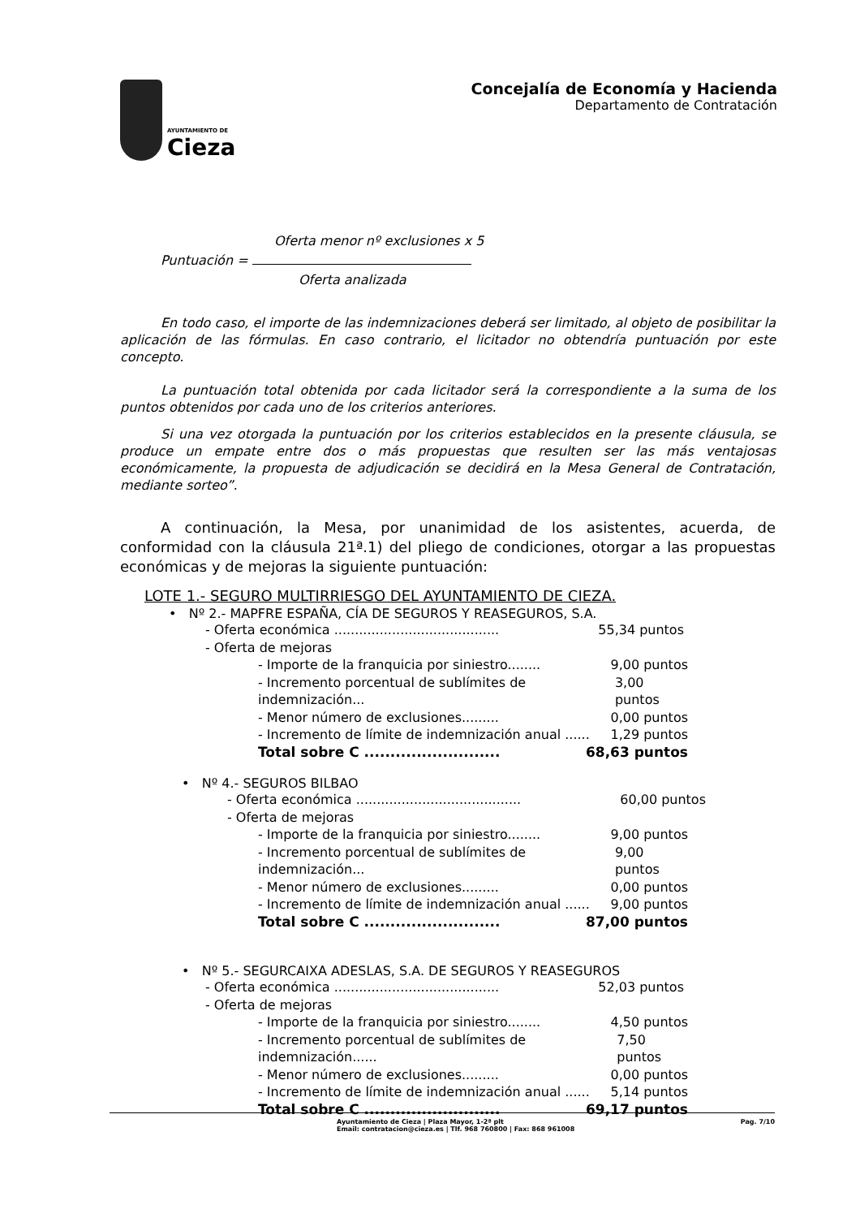AYUNTAMIENTO DE
Cieza
Concejalía de Economía y Hacienda
Departamento de Contratación
Oferta menor nº exclusiones x 5
Puntuación =
Oferta analizada
En todo caso, el importe de las indemnizaciones deberá ser limitado, al objeto de posibilitar la aplicación de las fórmulas. En caso contrario, el licitador no obtendría puntuación por este concepto.
La puntuación total obtenida por cada licitador será la correspondiente a la suma de los puntos obtenidos por cada uno de los criterios anteriores.
Si una vez otorgada la puntuación por los criterios establecidos en la presente cláusula, se produce un empate entre dos o más propuestas que resulten ser las más ventajosas económicamente, la propuesta de adjudicación se decidirá en la Mesa General de Contratación, mediante sorteo”.
A continuación, la Mesa, por unanimidad de los asistentes, acuerda, de conformidad con la cláusula 21ª.1) del pliego de condiciones, otorgar a las propuestas económicas y de mejoras la siguiente puntuación:
LOTE 1.- SEGURO MULTIRRIESGO DEL AYUNTAMIENTO DE CIEZA.
• Nº 2.- MAPFRE ESPAÑA, CÍA DE SEGUROS Y REASEGUROS, S.A.
- Oferta económica ........................................ 55,34 puntos
- Oferta de mejoras
- Importe de la franquicia por siniestro........ 9,00 puntos
- Incremento porcentual de sublímites de indemnización... 3,00 puntos
- Menor número de exclusiones......... 0,00 puntos
- Incremento de límite de indemnización anual ...... 1,29 puntos
Total sobre C .......................... 68,63 puntos
• Nº 4.- SEGUROS BILBAO
- Oferta económica ........................................ 60,00 puntos
- Oferta de mejoras
- Importe de la franquicia por siniestro........ 9,00 puntos
- Incremento porcentual de sublímites de indemnización... 9,00 puntos
- Menor número de exclusiones......... 0,00 puntos
- Incremento de límite de indemnización anual ...... 9,00 puntos
Total sobre C .......................... 87,00 puntos
• Nº 5.- SEGURCAIXA ADESLAS, S.A. DE SEGUROS Y REASEGUROS
- Oferta económica ........................................ 52,03 puntos
- Oferta de mejoras
- Importe de la franquicia por siniestro........ 4,50 puntos
- Incremento porcentual de sublímites de indemnización...... 7,50 puntos
- Menor número de exclusiones......... 0,00 puntos
- Incremento de límite de indemnización anual ...... 5,14 puntos
Total sobre C .......................... 69,17 puntos
Ayuntamiento de Cieza | Plaza Mayor, 1-2ª plt
Email: contratacion@cieza.es | Tlf. 968 760800 | Fax: 868 961008 Pag. 7/10